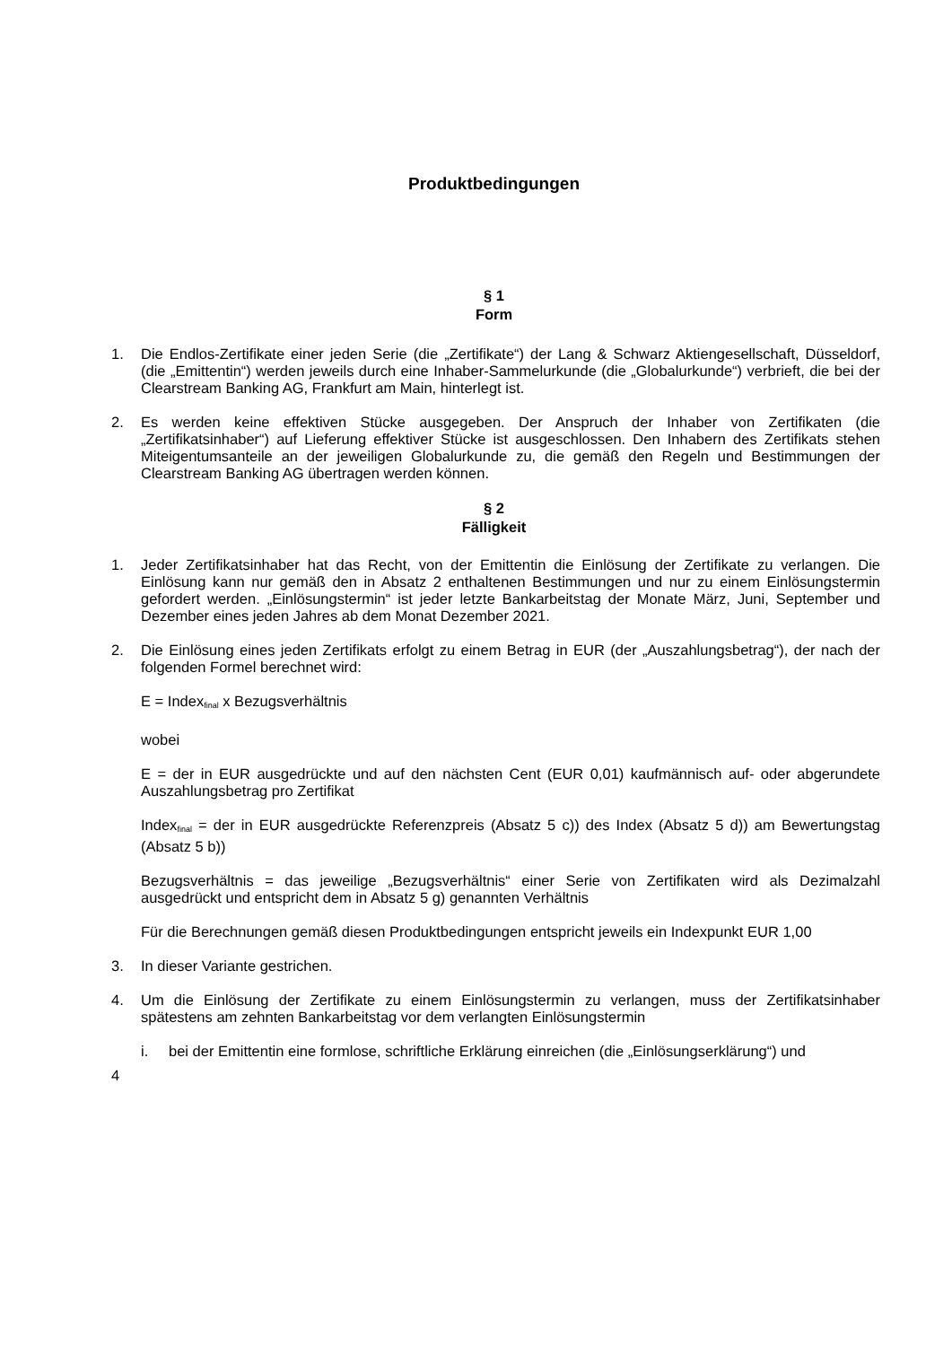Produktbedingungen
§ 1
Form
1. Die Endlos-Zertifikate einer jeden Serie (die „Zertifikate“) der Lang & Schwarz Aktiengesellschaft, Düsseldorf, (die „Emittentin“) werden jeweils durch eine Inhaber-Sammelurkunde (die „Globalurkunde“) verbrieft, die bei der Clearstream Banking AG, Frankfurt am Main, hinterlegt ist.
2. Es werden keine effektiven Stücke ausgegeben. Der Anspruch der Inhaber von Zertifikaten (die „Zertifikatsinhaber“) auf Lieferung effektiver Stücke ist ausgeschlossen. Den Inhabern des Zertifikats stehen Miteigentumsanteile an der jeweiligen Globalurkunde zu, die gemäß den Regeln und Bestimmungen der Clearstream Banking AG übertragen werden können.
§ 2
Fälligkeit
1. Jeder Zertifikatsinhaber hat das Recht, von der Emittentin die Einlösung der Zertifikate zu verlangen. Die Einlösung kann nur gemäß den in Absatz 2 enthaltenen Bestimmungen und nur zu einem Einlösungstermin gefordert werden. „Einlösungstermin“ ist jeder letzte Bankarbeitstag der Monate März, Juni, September und Dezember eines jeden Jahres ab dem Monat Dezember 2021.
2. Die Einlösung eines jeden Zertifikats erfolgt zu einem Betrag in EUR (der „Auszahlungsbetrag“), der nach der folgenden Formel berechnet wird:
E = Index<sub>final</sub> x Bezugsverhältnis
wobei
E = der in EUR ausgedrückte und auf den nächsten Cent (EUR 0,01) kaufmännisch auf- oder abgerundete Auszahlungsbetrag pro Zertifikat
Index<sub>final</sub> = der in EUR ausgedrückte Referenzpreis (Absatz 5 c)) des Index (Absatz 5 d)) am Bewertungstag (Absatz 5 b))
Bezugsverhältnis = das jeweilige „Bezugsverhältnis“ einer Serie von Zertifikaten wird als Dezimalzahl ausgedrückt und entspricht dem in Absatz 5 g) genannten Verhältnis
Für die Berechnungen gemäß diesen Produktbedingungen entspricht jeweils ein Indexpunkt EUR 1,00
3. In dieser Variante gestrichen.
4. Um die Einlösung der Zertifikate zu einem Einlösungstermin zu verlangen, muss der Zertifikatsinhaber spätestens am zehnten Bankarbeitstag vor dem verlangten Einlösungstermin
i. bei der Emittentin eine formlose, schriftliche Erklärung einreichen (die „Einlösungserklärung“) und
4